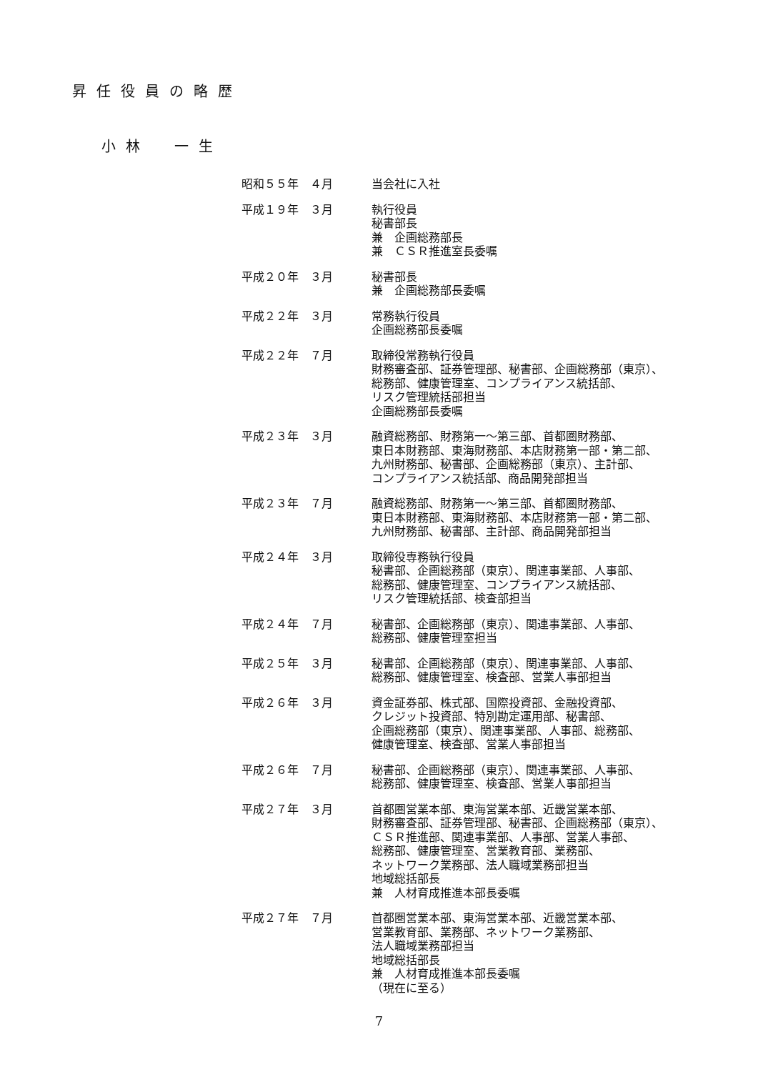昇任役員の略歴
小林　一生
| 昭和５５年 ４月 | 当会社に入社 |
| 平成１９年 ３月 | 執行役員 秘書部長 兼 企画総務部長 兼 ＣＳＲ推進室長委嘱 |
| 平成２０年 ３月 | 秘書部長 兼 企画総務部長委嘱 |
| 平成２２年 ３月 | 常務執行役員 企画総務部長委嘱 |
| 平成２２年 ７月 | 取締役常務執行役員 財務審査部、証券管理部、秘書部、企画総務部（東京）、 総務部、健康管理室、コンプライアンス統括部、 リスク管理統括部担当 企画総務部長委嘱 |
| 平成２３年 ３月 | 融資総務部、財務第一～第三部、首都圏財務部、 東日本財務部、東海財務部、本店財務第一部・第二部、 九州財務部、秘書部、企画総務部（東京）、主計部、 コンプライアンス統括部、商品開発部担当 |
| 平成２３年 ７月 | 融資総務部、財務第一～第三部、首都圏財務部、 東日本財務部、東海財務部、本店財務第一部・第二部、 九州財務部、秘書部、主計部、商品開発部担当 |
| 平成２４年 ３月 | 取締役専務執行役員 秘書部、企画総務部（東京）、関連事業部、人事部、 総務部、健康管理室、コンプライアンス統括部、 リスク管理統括部、検査部担当 |
| 平成２４年 ７月 | 秘書部、企画総務部（東京）、関連事業部、人事部、 総務部、健康管理室担当 |
| 平成２５年 ３月 | 秘書部、企画総務部（東京）、関連事業部、人事部、 総務部、健康管理室、検査部、営業人事部担当 |
| 平成２６年 ３月 | 資金証券部、株式部、国際投資部、金融投資部、 クレジット投資部、特別勘定運用部、秘書部、 企画総務部（東京）、関連事業部、人事部、総務部、 健康管理室、検査部、営業人事部担当 |
| 平成２６年 ７月 | 秘書部、企画総務部（東京）、関連事業部、人事部、 総務部、健康管理室、検査部、営業人事部担当 |
| 平成２７年 ３月 | 首都圏営業本部、東海営業本部、近畿営業本部、 財務審査部、証券管理部、秘書部、企画総務部（東京）、 ＣＳＲ推進部、関連事業部、人事部、営業人事部、 総務部、健康管理室、営業教育部、業務部、 ネットワーク業務部、法人職域業務部担当 地域総括部長 兼 人材育成推進本部長委嘱 |
| 平成２７年 ７月 | 首都圏営業本部、東海営業本部、近畿営業本部、 営業教育部、業務部、ネットワーク業務部、 法人職域業務部担当 地域総括部長 兼 人材育成推進本部長委嘱 （現在に至る） |
7